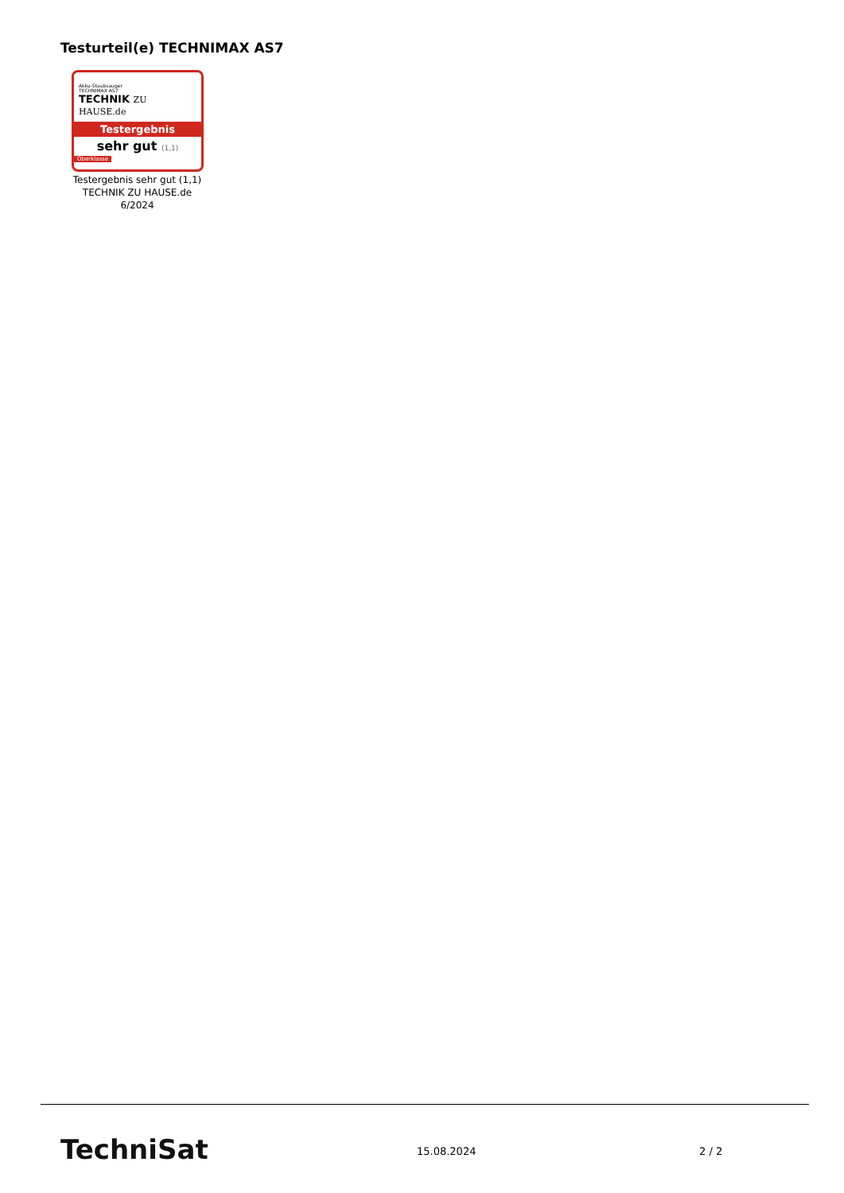Testurteil(e) TECHNIMAX AS7
Akku-Staubsauger
TECHNIMAX AS7
TECHNIK ZU HAUSE.de
Testergebnis
sehr gut (1,1)
Oberklasse
Testergebnis sehr gut (1,1)
TECHNIK ZU HAUSE.de
6/2024
TechniSat 15.08.2024 2 / 2